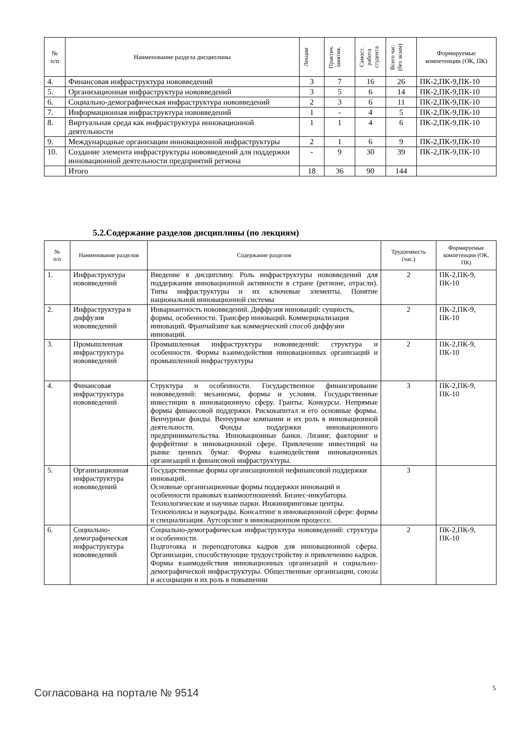| № п/п | Наименование раздела дисциплины | Лекции | Практич. занятия. | Самост. работа студента | Всего час. (без экзам) | Формируемые компетенции (ОК, ПК) |
| --- | --- | --- | --- | --- | --- | --- |
| 4. | Финансовая инфраструктура нововведений | 3 | 7 | 16 | 26 | ПК-2,ПК-9,ПК-10 |
| 5. | Организационная инфраструктура нововведений | 3 | 5 | 6 | 14 | ПК-2,ПК-9,ПК-10 |
| 6. | Социально-демографическая инфраструктура нововведений | 2 | 3 | 6 | 11 | ПК-2,ПК-9,ПК-10 |
| 7. | Информационная инфраструктура нововведений | 1 | - | 4 | 5 | ПК-2,ПК-9,ПК-10 |
| 8. | Виртуальная среда как инфраструктура инновационной деятельности | 1 | 1 | 4 | 6 | ПК-2,ПК-9,ПК-10 |
| 9. | Международные организации инновационной инфраструктуры | 2 | 1 | 6 | 9 | ПК-2,ПК-9,ПК-10 |
| 10. | Создание элемента инфраструктуры нововведений для поддержки инновационной деятельности предприятий региона | - | 9 | 30 | 39 | ПК-2,ПК-9,ПК-10 |
| | Итого | 18 | 36 | 90 | 144 | |
5.2.Содержание разделов дисциплины (по лекциям)
| № п/п | Наименование разделов | Содержание разделов | Трудоемкость (час.) | Формируемые компетенции (ОК, ПК) |
| --- | --- | --- | --- | --- |
| 1. | Инфраструктура нововведений | Введение в дисциплину. Роль инфраструктуры нововведений для поддержания инновационной активности в стране (регионе, отрасли). Типы инфраструктуры и их ключевые элементы. Понятие национальной инновационной системы | 2 | ПК-2,ПК-9, ПК-10 |
| 2. | Инфраструктура и диффузия нововведений | Инвариантность нововведений. Диффузия инноваций: сущность, формы, особенности. Трансфер инноваций. Коммерциализация инноваций. Франчайзинг как коммерческий способ диффузии инноваций. | 2 | ПК-2,ПК-9, ПК-10 |
| 3. | Промышленная инфраструктура нововведений | Промышленная инфраструктура нововведений: структура и особенности. Формы взаимодействия инновационных организаций и промышленной инфраструктуры | 2 | ПК-2,ПК-9, ПК-10 |
| 4. | Финансовая инфраструктура нововведений | Структура и особенности. Государственное финансирование нововведений: механизмы, формы и условия. Государственные инвестиции в инновационную сферу. Гранты. Конкурсы. Непрямые формы финансовой поддержки. Рискокапитал и его основные формы. Венчурные фонды. Венчурные компании и их роль в инновационной деятельности. Фонды поддержки инновационного предпринимательства. Инновационные банки. Лизинг, факторинг и форфейтинг в инновационной сфере. Привлечение инвестиций на рынке ценных бумаг. Формы взаимодействия инновационных организаций и финансовой инфраструктуры. | 3 | ПК-2,ПК-9, ПК-10 |
| 5. | Организационная инфраструктура нововведений | Государственные формы организационной нефинансовой поддержки инноваций. Основные организационные формы поддержки инноваций и особенности правовых взаимоотношений. Бизнес-инкубаторы. Технологические и научные парки. Инжиниринговые центры. Технополисы и наукограды. Консалтинг в инновационной сфере: формы и специализация. Аутсорсинг в инновационном процессе. | 3 | |
| 6. | Социально-демографическая инфраструктура нововведений | Социально-демографическая инфраструктура нововведений: структура и особенности. Подготовка и переподготовка кадров для инновационной сферы. Организации, способствующие трудоустройству и привлечению кадров. Формы взаимодействия инновационных организаций и социально-демографической инфраструктуры. Общественные организации, союзы и ассоциации и их роль в повышении | 2 | ПК-2,ПК-9, ПК-10 |
Согласована на портале № 9514 5